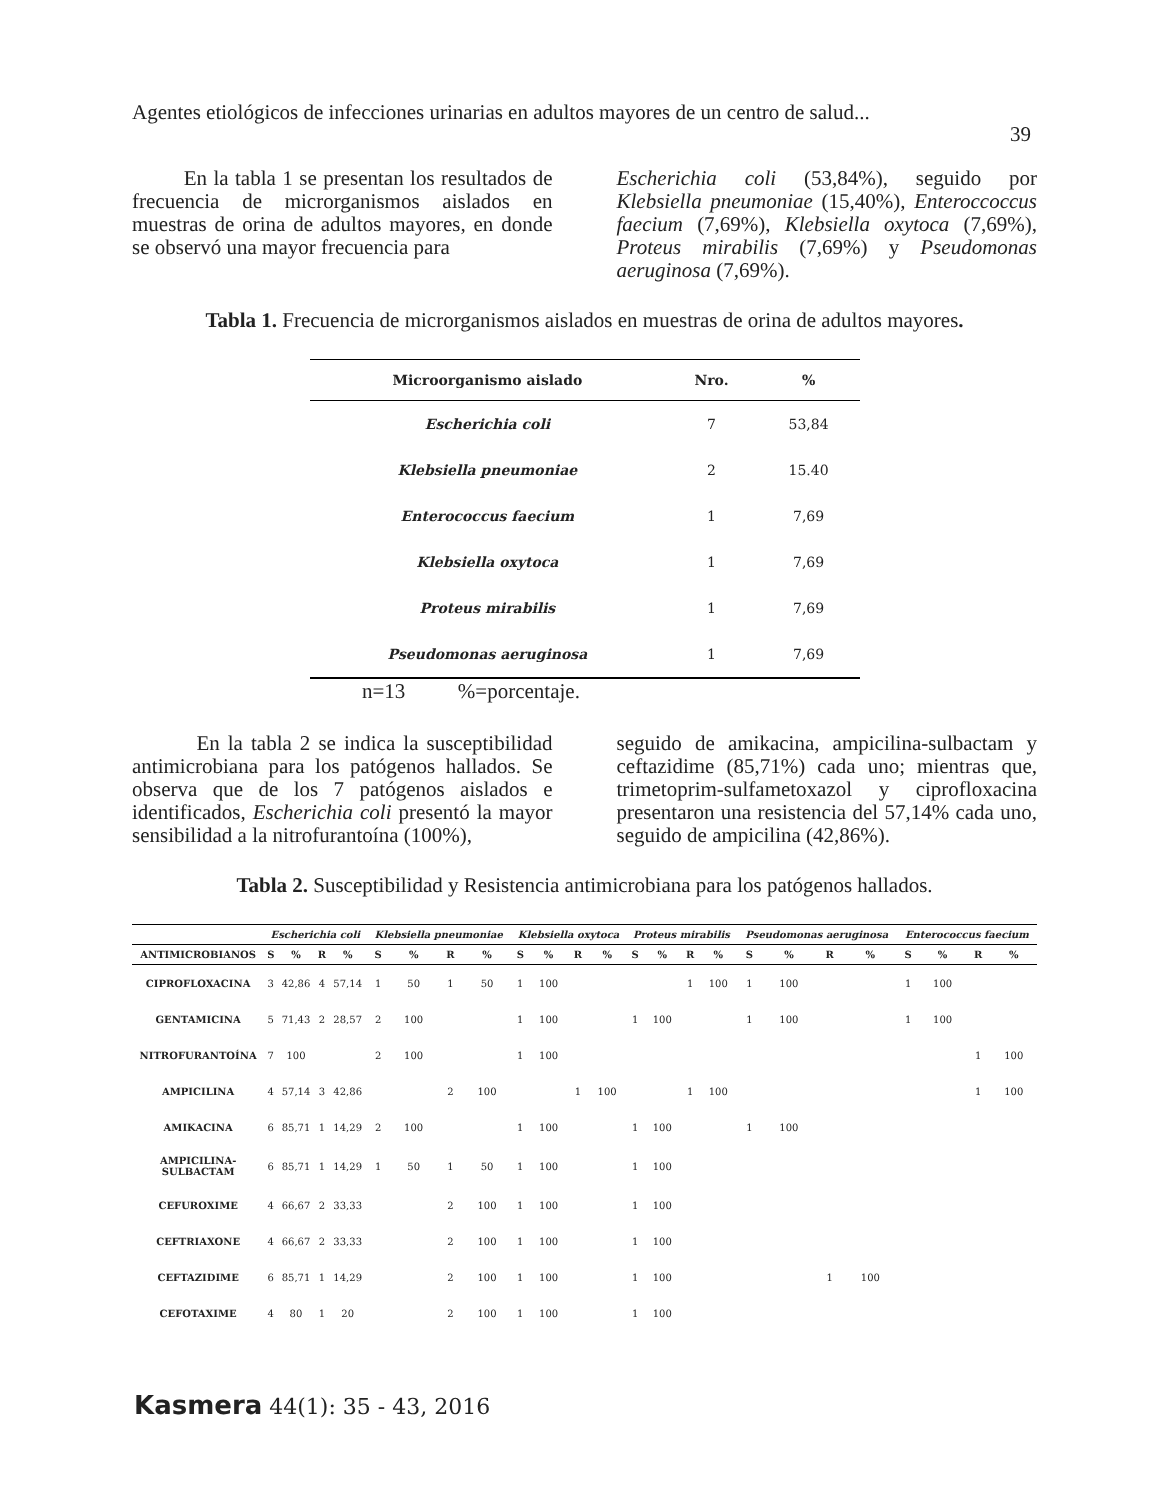Agentes etiológicos de infecciones urinarias en adultos mayores de un centro de salud... 39
En la tabla 1 se presentan los resultados de frecuencia de microrganismos aislados en muestras de orina de adultos mayores, en donde se observó una mayor frecuencia para
Escherichia coli (53,84%), seguido por Klebsiella pneumoniae (15,40%), Enteroccoccus faecium (7,69%), Klebsiella oxytoca (7,69%), Proteus mirabilis (7,69%) y Pseudomonas aeruginosa (7,69%).
Tabla 1. Frecuencia de microrganismos aislados en muestras de orina de adultos mayores.
| Microorganismo aislado | Nro. | % |
| --- | --- | --- |
| Escherichia coli | 7 | 53,84 |
| Klebsiella pneumoniae | 2 | 15.40 |
| Enterococcus faecium | 1 | 7,69 |
| Klebsiella oxytoca | 1 | 7,69 |
| Proteus mirabilis | 1 | 7,69 |
| Pseudomonas aeruginosa | 1 | 7,69 |
n=13 %=porcentaje.
En la tabla 2 se indica la susceptibilidad antimicrobiana para los patógenos hallados. Se observa que de los 7 patógenos aislados e identificados, Escherichia coli presentó la mayor sensibilidad a la nitrofurantoína (100%),
seguido de amikacina, ampicilina-sulbactam y ceftazidime (85,71%) cada uno; mientras que, trimetoprim-sulfametoxazol y ciprofloxacina presentaron una resistencia del 57,14% cada uno, seguido de ampicilina (42,86%).
Tabla 2. Susceptibilidad y Resistencia antimicrobiana para los patógenos hallados.
| | Escherichia coli | | | | Klebsiella pneumoniae | | | | Klebsiella oxytoca | | | | Proteus mirabilis | | | | Pseudomonas aeruginosa | | | | Enterococcus faecium | | | |
| --- | --- | --- | --- | --- | --- | --- | --- | --- | --- | --- | --- | --- | --- | --- | --- | --- | --- | --- | --- | --- | --- | --- | --- | --- |
| ANTIMICROBIANOS | S | % | R | % | S | % | R | % | S | % | R | % | S | % | R | % | S | % | R | % | S | % | R | % |
| CIPROFLOXACINA | 3 | 42,86 | 4 | 57,14 | 1 | 50 | 1 | 50 | 1 | 100 | | | | | 1 | 100 | 1 | 100 | | | 1 | 100 | | |
| GENTAMICINA | 5 | 71,43 | 2 | 28,57 | 2 | 100 | | | 1 | 100 | | | 1 | 100 | | | 1 | 100 | | | 1 | 100 | | |
| NITROFURANTOÍNA | 7 | 100 | | | 2 | 100 | | | 1 | 100 | | | | | | | | | | | | | 1 | 100 |
| AMPICILINA | 4 | 57,14 | 3 | 42,86 | | | 2 | 100 | | | 1 | 100 | | | 1 | 100 | | | | | | | 1 | 100 |
| AMIKACINA | 6 | 85,71 | 1 | 14,29 | 2 | 100 | | | 1 | 100 | | | 1 | 100 | | | 1 | 100 | | | | | | |
| AMPICILINA- SULBACTAM | 6 | 85,71 | 1 | 14,29 | 1 | 50 | 1 | 50 | 1 | 100 | | | 1 | 100 | | | | | | | | | | |
| CEFUROXIME | 4 | 66,67 | 2 | 33,33 | | | 2 | 100 | 1 | 100 | | | 1 | 100 | | | | | | | | | | |
| CEFTRIAXONE | 4 | 66,67 | 2 | 33,33 | | | 2 | 100 | 1 | 100 | | | 1 | 100 | | | | | | | | | | |
| CEFTAZIDIME | 6 | 85,71 | 1 | 14,29 | | | 2 | 100 | 1 | 100 | | | 1 | 100 | | | | | 1 | 100 | | | | |
| CEFOTAXIME | 4 | 80 | 1 | 20 | | | 2 | 100 | 1 | 100 | | | 1 | 100 | | | | | | | | | | |
Kasmera 44(1): 35 - 43, 2016